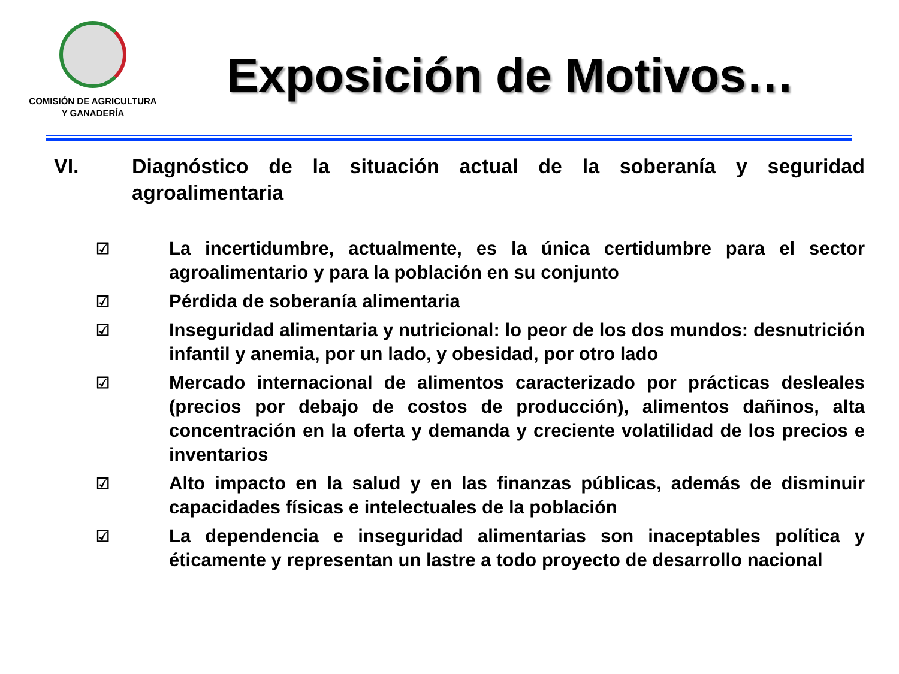COMISIÓN DE AGRICULTURA
Y GANADERÍA
Exposición de Motivos…
VI. Diagnóstico de la situación actual de la soberanía y seguridad agroalimentaria
☑ La incertidumbre, actualmente, es la única certidumbre para el sector agroalimentario y para la población en su conjunto
☑ Pérdida de soberanía alimentaria
☑ Inseguridad alimentaria y nutricional: lo peor de los dos mundos: desnutrición infantil y anemia, por un lado, y obesidad, por otro lado
☑ Mercado internacional de alimentos caracterizado por prácticas desleales (precios por debajo de costos de producción), alimentos dañinos, alta concentración en la oferta y demanda y creciente volatilidad de los precios e inventarios
☑ Alto impacto en la salud y en las finanzas públicas, además de disminuir capacidades físicas e intelectuales de la población
☑ La dependencia e inseguridad alimentarias son inaceptables política y éticamente y representan un lastre a todo proyecto de desarrollo nacional